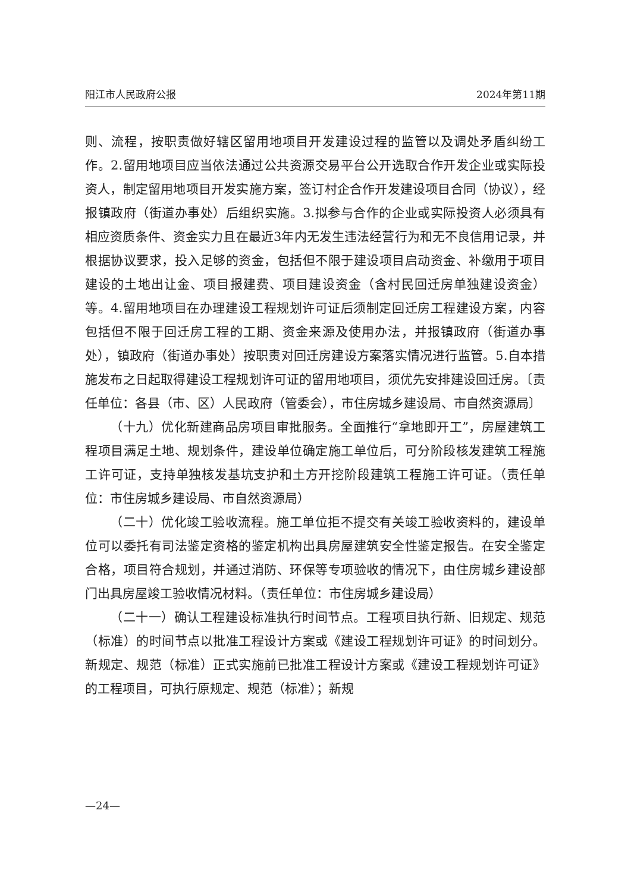阳江市人民政府公报 2024年第11期
则、流程，按职责做好辖区留用地项目开发建设过程的监管以及调处矛盾纠纷工作。2.留用地项目应当依法通过公共资源交易平台公开选取合作开发企业或实际投资人，制定留用地项目开发实施方案，签订村企合作开发建设项目合同（协议），经报镇政府（街道办事处）后组织实施。3.拟参与合作的企业或实际投资人必须具有相应资质条件、资金实力且在最近3年内无发生违法经营行为和无不良信用记录，并根据协议要求，投入足够的资金，包括但不限于建设项目启动资金、补缴用于项目建设的土地出让金、项目报建费、项目建设资金（含村民回迁房单独建设资金）等。4.留用地项目在办理建设工程规划许可证后须制定回迁房工程建设方案，内容包括但不限于回迁房工程的工期、资金来源及使用办法，并报镇政府（街道办事处），镇政府（街道办事处）按职责对回迁房建设方案落实情况进行监管。5.自本措施发布之日起取得建设工程规划许可证的留用地项目，须优先安排建设回迁房。〔责任单位：各县（市、区）人民政府（管委会），市住房城乡建设局、市自然资源局〕
（十九）优化新建商品房项目审批服务。全面推行“拿地即开工”，房屋建筑工程项目满足土地、规划条件，建设单位确定施工单位后，可分阶段核发建筑工程施工许可证，支持单独核发基坑支护和土方开挖阶段建筑工程施工许可证。（责任单位：市住房城乡建设局、市自然资源局）
（二十）优化竣工验收流程。施工单位拒不提交有关竣工验收资料的，建设单位可以委托有司法鉴定资格的鉴定机构出具房屋建筑安全性鉴定报告。在安全鉴定合格，项目符合规划，并通过消防、环保等专项验收的情况下，由住房城乡建设部门出具房屋竣工验收情况材料。（责任单位：市住房城乡建设局）
（二十一）确认工程建设标准执行时间节点。工程项目执行新、旧规定、规范（标准）的时间节点以批准工程设计方案或《建设工程规划许可证》的时间划分。新规定、规范（标准）正式实施前已批准工程设计方案或《建设工程规划许可证》的工程项目，可执行原规定、规范（标准）；新规
—24—